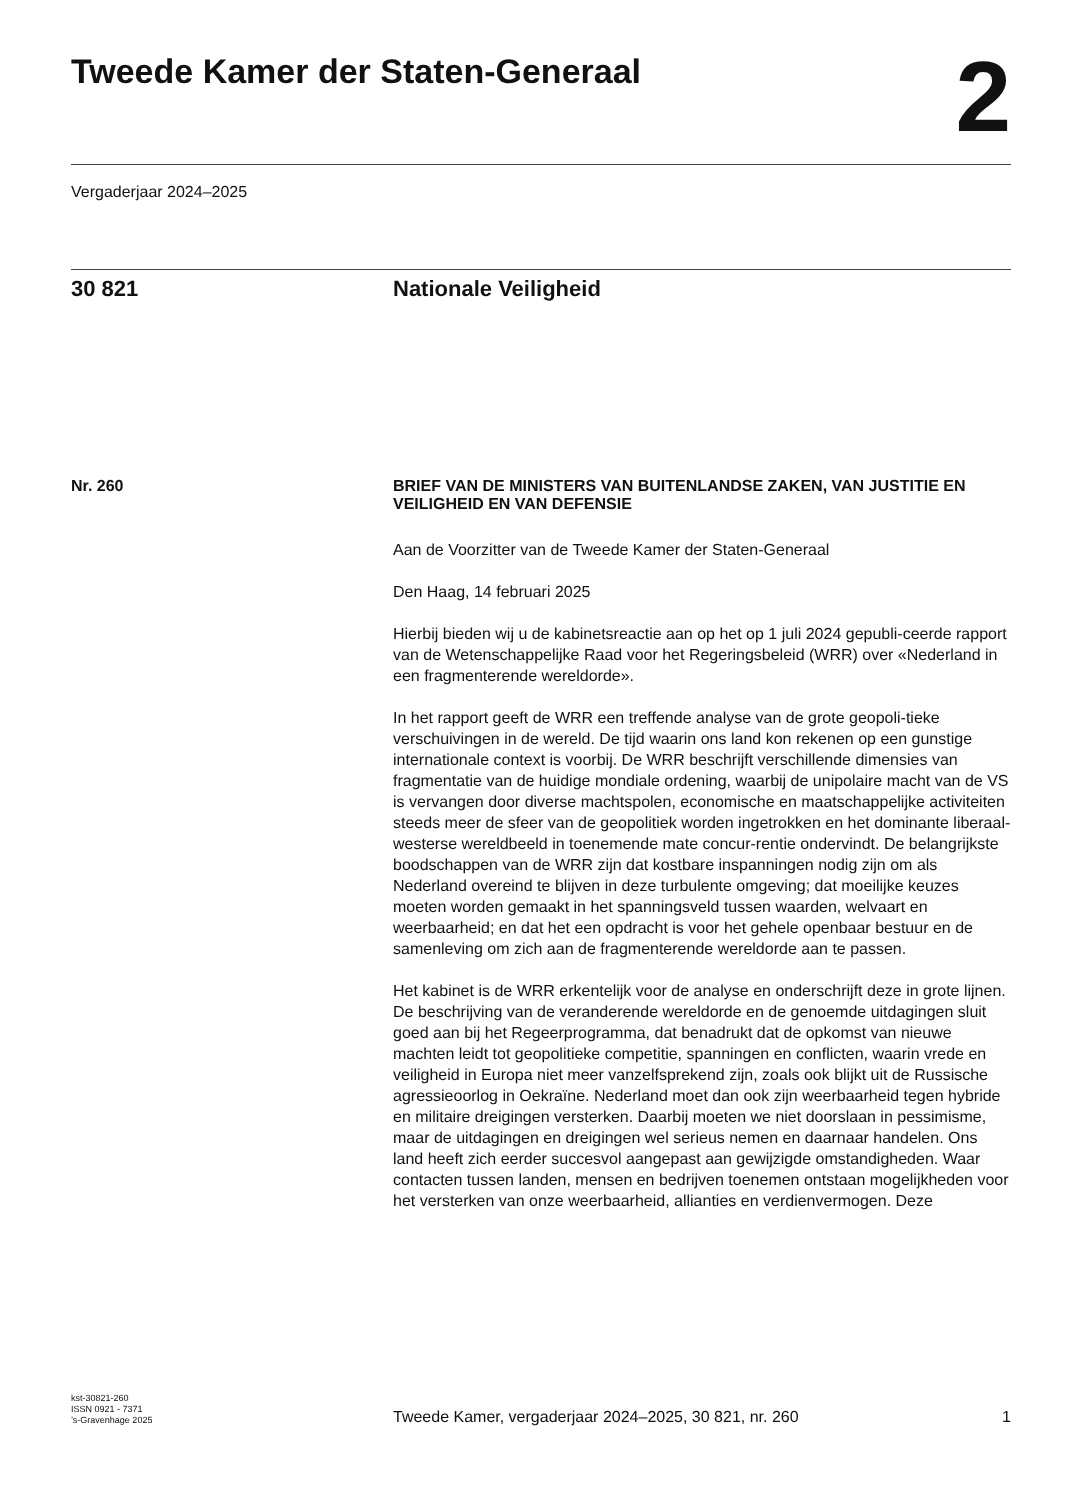Tweede Kamer der Staten-Generaal
2
Vergaderjaar 2024–2025
30 821 Nationale Veiligheid
Nr. 260
BRIEF VAN DE MINISTERS VAN BUITENLANDSE ZAKEN, VAN JUSTITIE EN VEILIGHEID EN VAN DEFENSIE
Aan de Voorzitter van de Tweede Kamer der Staten-Generaal
Den Haag, 14 februari 2025
Hierbij bieden wij u de kabinetsreactie aan op het op 1 juli 2024 gepubli-ceerde rapport van de Wetenschappelijke Raad voor het Regeringsbeleid (WRR) over «Nederland in een fragmenterende wereldorde».
In het rapport geeft de WRR een treffende analyse van de grote geopoli-tieke verschuivingen in de wereld. De tijd waarin ons land kon rekenen op een gunstige internationale context is voorbij. De WRR beschrijft verschillende dimensies van fragmentatie van de huidige mondiale ordening, waarbij de unipolaire macht van de VS is vervangen door diverse machtspolen, economische en maatschappelijke activiteiten steeds meer de sfeer van de geopolitiek worden ingetrokken en het dominante liberaal-westerse wereldbeeld in toenemende mate concur-rentie ondervindt. De belangrijkste boodschappen van de WRR zijn dat kostbare inspanningen nodig zijn om als Nederland overeind te blijven in deze turbulente omgeving; dat moeilijke keuzes moeten worden gemaakt in het spanningsveld tussen waarden, welvaart en weerbaarheid; en dat het een opdracht is voor het gehele openbaar bestuur en de samenleving om zich aan de fragmenterende wereldorde aan te passen.
Het kabinet is de WRR erkentelijk voor de analyse en onderschrijft deze in grote lijnen. De beschrijving van de veranderende wereldorde en de genoemde uitdagingen sluit goed aan bij het Regeerprogramma, dat benadrukt dat de opkomst van nieuwe machten leidt tot geopolitieke competitie, spanningen en conflicten, waarin vrede en veiligheid in Europa niet meer vanzelfsprekend zijn, zoals ook blijkt uit de Russische agressieoorlog in Oekraïne. Nederland moet dan ook zijn weerbaarheid tegen hybride en militaire dreigingen versterken. Daarbij moeten we niet doorslaan in pessimisme, maar de uitdagingen en dreigingen wel serieus nemen en daarnaar handelen. Ons land heeft zich eerder succesvol aangepast aan gewijzigde omstandigheden. Waar contacten tussen landen, mensen en bedrijven toenemen ontstaan mogelijkheden voor het versterken van onze weerbaarheid, allianties en verdienvermogen. Deze
kst-30821-260
ISSN 0921 - 7371
’s-Gravenhage 2025
Tweede Kamer, vergaderjaar 2024–2025, 30 821, nr. 260
1